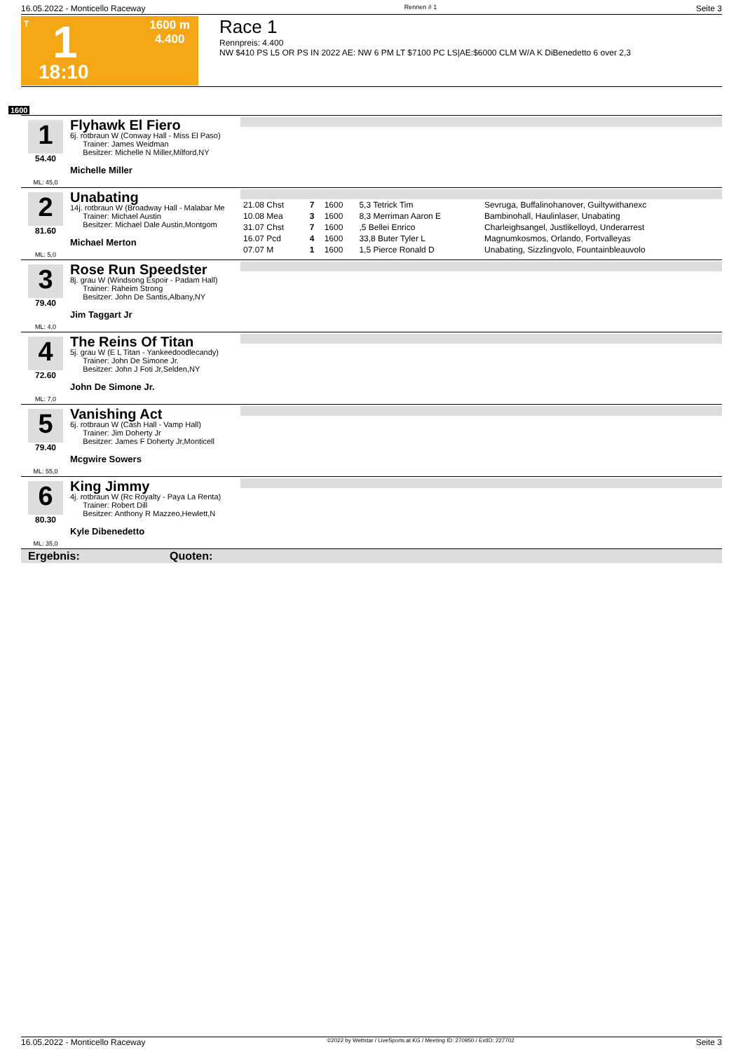16.05.2022 - Monticello Raceway Rennen # 1 Seite 3
T 1
1600 m
4.400
18:10
Race 1
Rennpreis: 4.400
NW $410 PS L5 OR PS IN 2022 AE: NW 6 PM LT $7100 PC LS|AE:$6000 CLM W/A K DiBenedetto 6 over 2,3
1600
1
54.40
ML: 45,0
Flyhawk El Fiero
6j. rotbraun W (Conway Hall - Miss El Paso)
Trainer: James Weidman
Besitzer: Michelle N Miller,Milford,NY
Michelle Miller
2
81.60
ML: 5,0
Unabating
14j. rotbraun W (Broadway Hall - Malabar Me
Trainer: Michael Austin
Besitzer: Michael Dale Austin,Montgom
Michael Merton
| 21.08 Chst | 7 | 1600 | 5,3 Tetrick Tim | Sevruga, Buffalinohanover, Guiltywithanexc |
| 10.08 Mea | 3 | 1600 | 8,3 Merriman Aaron E | Bambinohall, Haulinlaser, Unabating |
| 31.07 Chst | 7 | 1600 | ,5 Bellei Enrico | Charleighsangel, Justlikelloyd, Underarrest |
| 16.07 Pcd | 4 | 1600 | 33,8 Buter Tyler L | Magnumkosmos, Orlando, Fortvalleyas |
| 07.07 M | 1 | 1600 | 1,5 Pierce Ronald D | Unabating, Sizzlingvolo, Fountainbleauvolo |
3
79.40
ML: 4,0
Rose Run Speedster
8j. grau W (Windsong Espoir - Padam Hall)
Trainer: Raheim Strong
Besitzer: John De Santis,Albany,NY
Jim Taggart Jr
4
72.60
ML: 7,0
The Reins Of Titan
5j. grau W (E L Titan - Yankeedoodlecandy)
Trainer: John De Simone Jr.
Besitzer: John J Foti Jr,Selden,NY
John De Simone Jr.
5
79.40
ML: 55,0
Vanishing Act
6j. rotbraun W (Cash Hall - Vamp Hall)
Trainer: Jim Doherty Jr
Besitzer: James F Doherty Jr,Monticell
Mcgwire Sowers
6
80.30
ML: 35,0
King Jimmy
4j. rotbraun W (Rc Royalty - Paya La Renta)
Trainer: Robert Dill
Besitzer: Anthony R Mazzeo,Hewlett,N
Kyle Dibenedetto
Ergebnis: Quoten:
16.05.2022 - Monticello Raceway ©2022 by Wettstar / LiveSports.at KG / Meeting ID: 270950 / ExtID: 227702 Seite 3